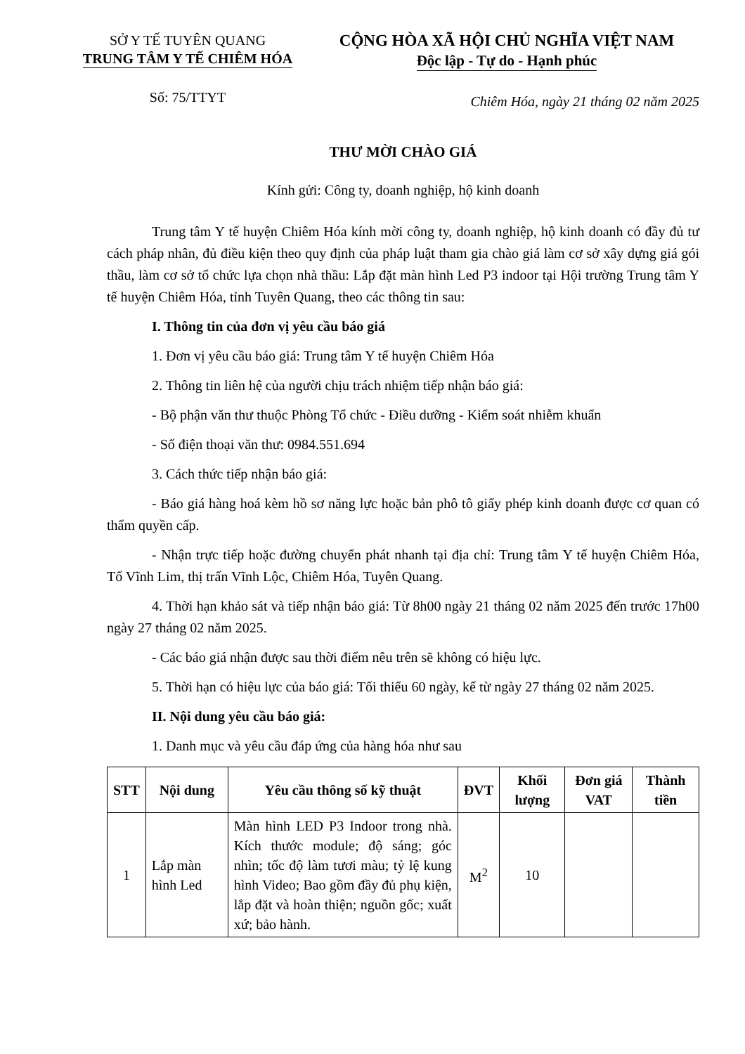SỞ Y TẾ TUYÊN QUANG
TRUNG TÂM Y TẾ CHIÊM HÓA
CỘNG HÒA XÃ HỘI CHỦ NGHĨA VIỆT NAM
Độc lập - Tự do - Hạnh phúc
Số: 75/TTYT
Chiêm Hóa, ngày 21 tháng 02 năm 2025
THƯ MỜI CHÀO GIÁ
Kính gửi: Công ty, doanh nghiệp, hộ kinh doanh
Trung tâm Y tế huyện Chiêm Hóa kính mời công ty, doanh nghiệp, hộ kinh doanh có đầy đủ tư cách pháp nhân, đủ điều kiện theo quy định của pháp luật tham gia chào giá làm cơ sở xây dựng giá gói thầu, làm cơ sở tổ chức lựa chọn nhà thầu: Lắp đặt màn hình Led P3 indoor tại Hội trường Trung tâm Y tế huyện Chiêm Hóa, tỉnh Tuyên Quang, theo các thông tin sau:
I. Thông tin của đơn vị yêu cầu báo giá
1. Đơn vị yêu cầu báo giá: Trung tâm Y tế huyện Chiêm Hóa
2. Thông tin liên hệ của người chịu trách nhiệm tiếp nhận báo giá:
- Bộ phận văn thư thuộc Phòng Tổ chức - Điều dưỡng - Kiểm soát nhiễm khuẩn
- Số điện thoại văn thư: 0984.551.694
3. Cách thức tiếp nhận báo giá:
- Báo giá hàng hoá kèm hồ sơ năng lực hoặc bản phô tô giấy phép kinh doanh được cơ quan có thẩm quyền cấp.
- Nhận trực tiếp hoặc đường chuyển phát nhanh tại địa chỉ: Trung tâm Y tế huyện Chiêm Hóa, Tổ Vĩnh Lim, thị trấn Vĩnh Lộc, Chiêm Hóa, Tuyên Quang.
4. Thời hạn khảo sát và tiếp nhận báo giá: Từ 8h00 ngày 21 tháng 02 năm 2025 đến trước 17h00 ngày 27 tháng 02 năm 2025.
- Các báo giá nhận được sau thời điểm nêu trên sẽ không có hiệu lực.
5. Thời hạn có hiệu lực của báo giá: Tối thiểu 60 ngày, kể từ ngày 27 tháng 02 năm 2025.
II. Nội dung yêu cầu báo giá:
1. Danh mục và yêu cầu đáp ứng của hàng hóa như sau
| STT | Nội dung | Yêu cầu thông số kỹ thuật | ĐVT | Khối lượng | Đơn giá VAT | Thành tiền |
| --- | --- | --- | --- | --- | --- | --- |
| 1 | Lắp màn hình Led | Màn hình LED P3 Indoor trong nhà. Kích thước module; độ sáng; góc nhìn; tốc độ làm tươi màu; tỷ lệ kung hình Video; Bao gồm đầy đủ phụ kiện, lắp đặt và hoàn thiện; nguồn gốc; xuất xứ; bảo hành. | M<sup>2</sup> | 10 | | |